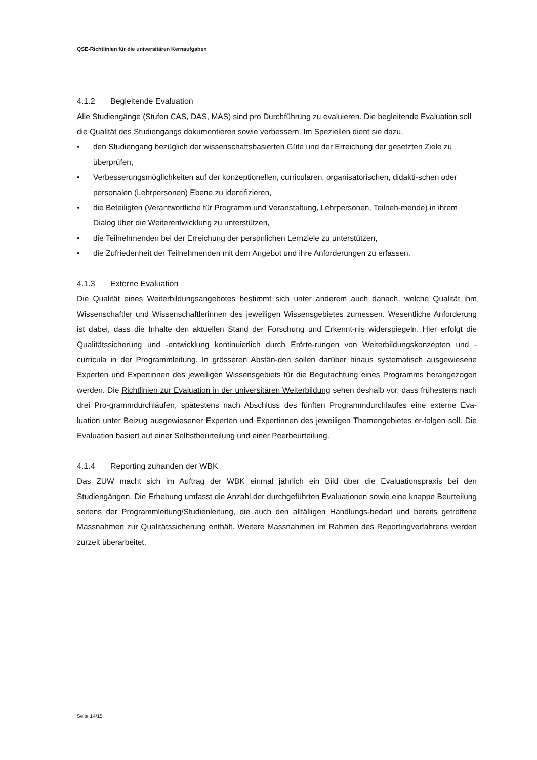QSE-Richtlinien für die universitären Kernaufgaben
4.1.2 Begleitende Evaluation
Alle Studiengänge (Stufen CAS, DAS, MAS) sind pro Durchführung zu evaluieren. Die begleitende Evaluation soll die Qualität des Studiengangs dokumentieren sowie verbessern. Im Speziellen dient sie dazu,
• den Studiengang bezüglich der wissenschaftsbasierten Güte und der Erreichung der gesetzten Ziele zu überprüfen,
• Verbesserungsmöglichkeiten auf der konzeptionellen, curricularen, organisatorischen, didakti-schen oder personalen (Lehrpersonen) Ebene zu identifizieren,
• die Beteiligten (Verantwortliche für Programm und Veranstaltung, Lehrpersonen, Teilneh-mende) in ihrem Dialog über die Weiterentwicklung zu unterstützen,
• die Teilnehmenden bei der Erreichung der persönlichen Lernziele zu unterstützen,
• die Zufriedenheit der Teilnehmenden mit dem Angebot und ihre Anforderungen zu erfassen.
4.1.3 Externe Evaluation
Die Qualität eines Weiterbildungsangebotes bestimmt sich unter anderem auch danach, welche Qualität ihm Wissenschaftler und Wissenschaftlerinnen des jeweiligen Wissensgebietes zumessen. Wesentliche Anforderung ist dabei, dass die Inhalte den aktuellen Stand der Forschung und Erkennt-nis widerspiegeln. Hier erfolgt die Qualitätssicherung und -entwicklung kontinuierlich durch Erörte-rungen von Weiterbildungskonzepten und -curricula in der Programmleitung. In grösseren Abstän-den sollen darüber hinaus systematisch ausgewiesene Experten und Expertinnen des jeweiligen Wissensgebiets für die Begutachtung eines Programms herangezogen werden. Die Richtlinien zur Evaluation in der universitären Weiterbildung sehen deshalb vor, dass frühestens nach drei Pro-grammdurchläufen, spätestens nach Abschluss des fünften Programmdurchlaufes eine externe Eva-luation unter Beizug ausgewiesener Experten und Expertinnen des jeweiligen Themengebietes er-folgen soll. Die Evaluation basiert auf einer Selbstbeurteilung und einer Peerbeurteilung.
4.1.4 Reporting zuhanden der WBK
Das ZUW macht sich im Auftrag der WBK einmal jährlich ein Bild über die Evaluationspraxis bei den Studiengängen. Die Erhebung umfasst die Anzahl der durchgeführten Evaluationen sowie eine knappe Beurteilung seitens der Programmleitung/Studienleitung, die auch den allfälligen Handlungs-bedarf und bereits getroffene Massnahmen zur Qualitätssicherung enthält. Weitere Massnahmen im Rahmen des Reportingverfahrens werden zurzeit überarbeitet.
Seite 14/15